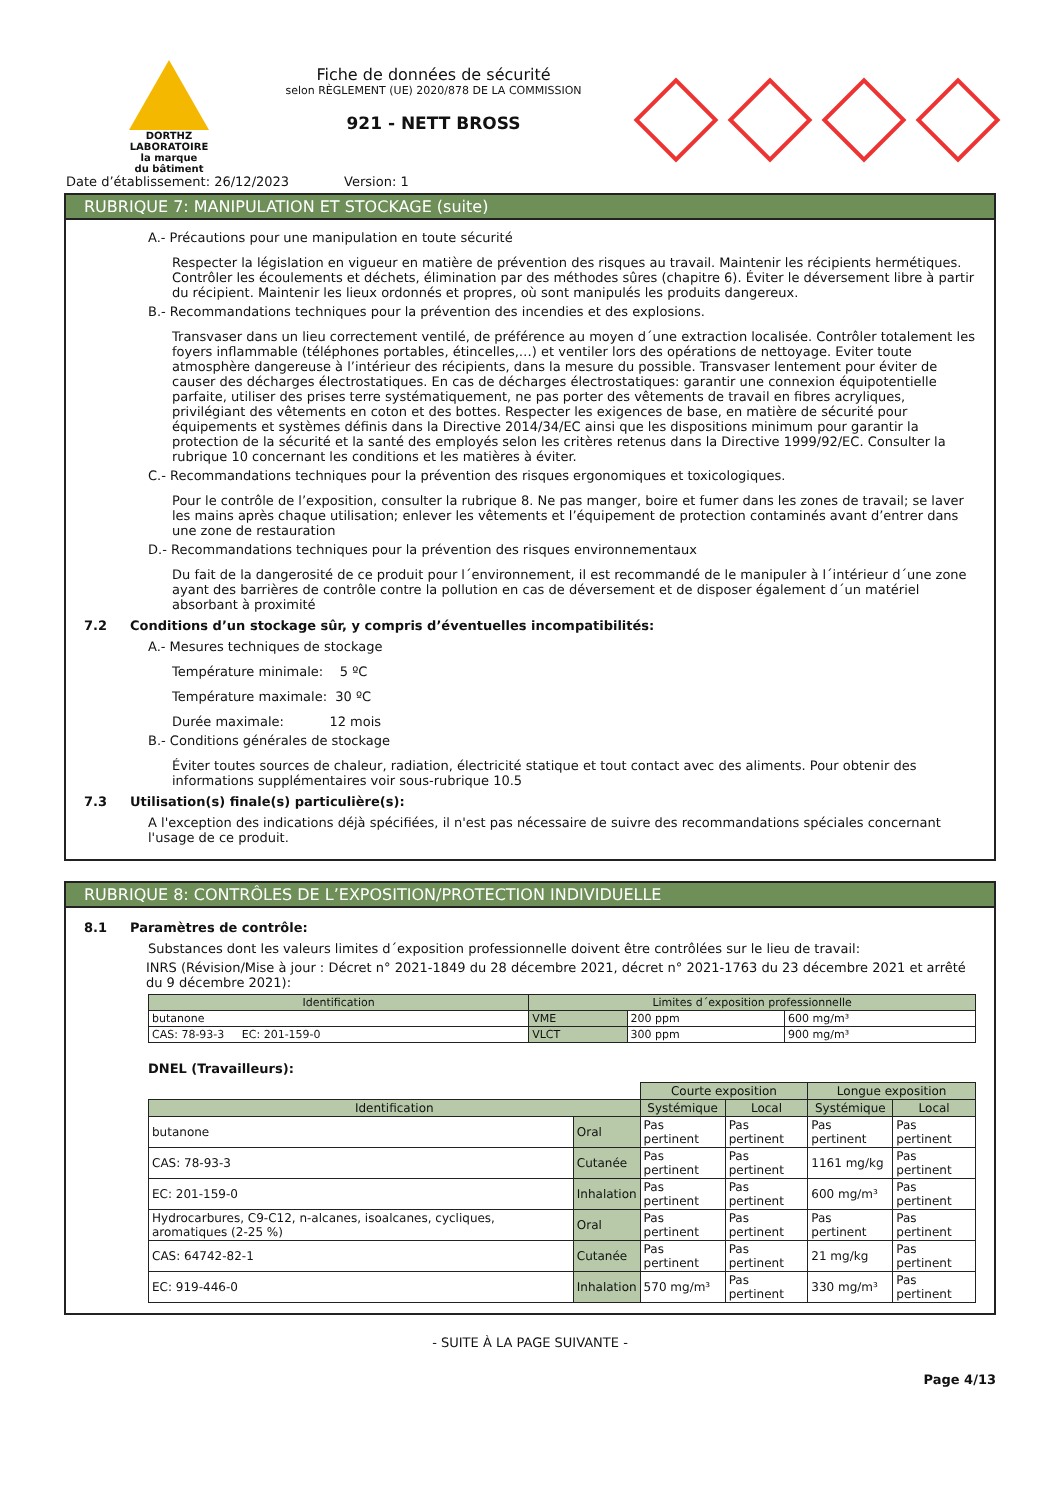DORTHZ
LABORATOIRE
la marque
du bâtiment
Fiche de données de sécurité
selon RÈGLEMENT (UE) 2020/878 DE LA COMMISSION
921 - NETT BROSS
Date d’établissement: 26/12/2023 Version: 1
RUBRIQUE 7: MANIPULATION ET STOCKAGE (suite)
A.- Précautions pour une manipulation en toute sécurité
Respecter la législation en vigueur en matière de prévention des risques au travail. Maintenir les récipients hermétiques. Contrôler les écoulements et déchets, élimination par des méthodes sûres (chapitre 6). Éviter le déversement libre à partir du récipient. Maintenir les lieux ordonnés et propres, où sont manipulés les produits dangereux.
B.- Recommandations techniques pour la prévention des incendies et des explosions.
Transvaser dans un lieu correctement ventilé, de préférence au moyen d´une extraction localisée. Contrôler totalement les foyers inflammable (téléphones portables, étincelles,…) et ventiler lors des opérations de nettoyage. Eviter toute atmosphère dangereuse à l’intérieur des récipients, dans la mesure du possible. Transvaser lentement pour éviter de causer des décharges électrostatiques. En cas de décharges électrostatiques: garantir une connexion équipotentielle parfaite, utiliser des prises terre systématiquement, ne pas porter des vêtements de travail en fibres acryliques, privilégiant des vêtements en coton et des bottes. Respecter les exigences de base, en matière de sécurité pour équipements et systèmes définis dans la Directive 2014/34/EC ainsi que les dispositions minimum pour garantir la protection de la sécurité et la santé des employés selon les critères retenus dans la Directive 1999/92/EC. Consulter la rubrique 10 concernant les conditions et les matières à éviter.
C.- Recommandations techniques pour la prévention des risques ergonomiques et toxicologiques.
Pour le contrôle de l’exposition, consulter la rubrique 8. Ne pas manger, boire et fumer dans les zones de travail; se laver les mains après chaque utilisation; enlever les vêtements et l’équipement de protection contaminés avant d’entrer dans une zone de restauration
D.- Recommandations techniques pour la prévention des risques environnementaux
Du fait de la dangerosité de ce produit pour l´environnement, il est recommandé de le manipuler à l´intérieur d´une zone ayant des barrières de contrôle contre la pollution en cas de déversement et de disposer également d´un matériel absorbant à proximité
7.2 Conditions d’un stockage sûr, y compris d’éventuelles incompatibilités:
A.- Mesures techniques de stockage
Température minimale: 5 ºC
Température maximale: 30 ºC
Durée maximale: 12 mois
B.- Conditions générales de stockage
Éviter toutes sources de chaleur, radiation, électricité statique et tout contact avec des aliments. Pour obtenir des informations supplémentaires voir sous-rubrique 10.5
7.3 Utilisation(s) finale(s) particulière(s):
A l'exception des indications déjà spécifiées, il n'est pas nécessaire de suivre des recommandations spéciales concernant l'usage de ce produit.
RUBRIQUE 8: CONTRÔLES DE L’EXPOSITION/PROTECTION INDIVIDUELLE
8.1 Paramètres de contrôle:
Substances dont les valeurs limites d´exposition professionnelle doivent être contrôlées sur le lieu de travail:
INRS (Révision/Mise à jour : Décret n° 2021-1849 du 28 décembre 2021, décret n° 2021-1763 du 23 décembre 2021 et arrêté du 9 décembre 2021):
| Identification | Limites d´exposition professionnelle | | |
| --- | --- | --- | --- |
| butanone | VME | 200 ppm | 600 mg/m³ |
| CAS: 78-93-3 EC: 201-159-0 | VLCT | 300 ppm | 900 mg/m³ |
DNEL (Travailleurs):
| | | Courte exposition | | Longue exposition | |
| Identification | | Systémique | Local | Systémique | Local |
| butanone | Oral | Pas pertinent | Pas pertinent | Pas pertinent | Pas pertinent |
| CAS: 78-93-3 | Cutanée | Pas pertinent | Pas pertinent | 1161 mg/kg | Pas pertinent |
| EC: 201-159-0 | Inhalation | Pas pertinent | Pas pertinent | 600 mg/m³ | Pas pertinent |
| Hydrocarbures, C9-C12, n-alcanes, isoalcanes, cycliques, aromatiques (2-25 %) | Oral | Pas pertinent | Pas pertinent | Pas pertinent | Pas pertinent |
| CAS: 64742-82-1 | Cutanée | Pas pertinent | Pas pertinent | 21 mg/kg | Pas pertinent |
| EC: 919-446-0 | Inhalation | 570 mg/m³ | Pas pertinent | 330 mg/m³ | Pas pertinent |
- SUITE À LA PAGE SUIVANTE -
Page 4/13